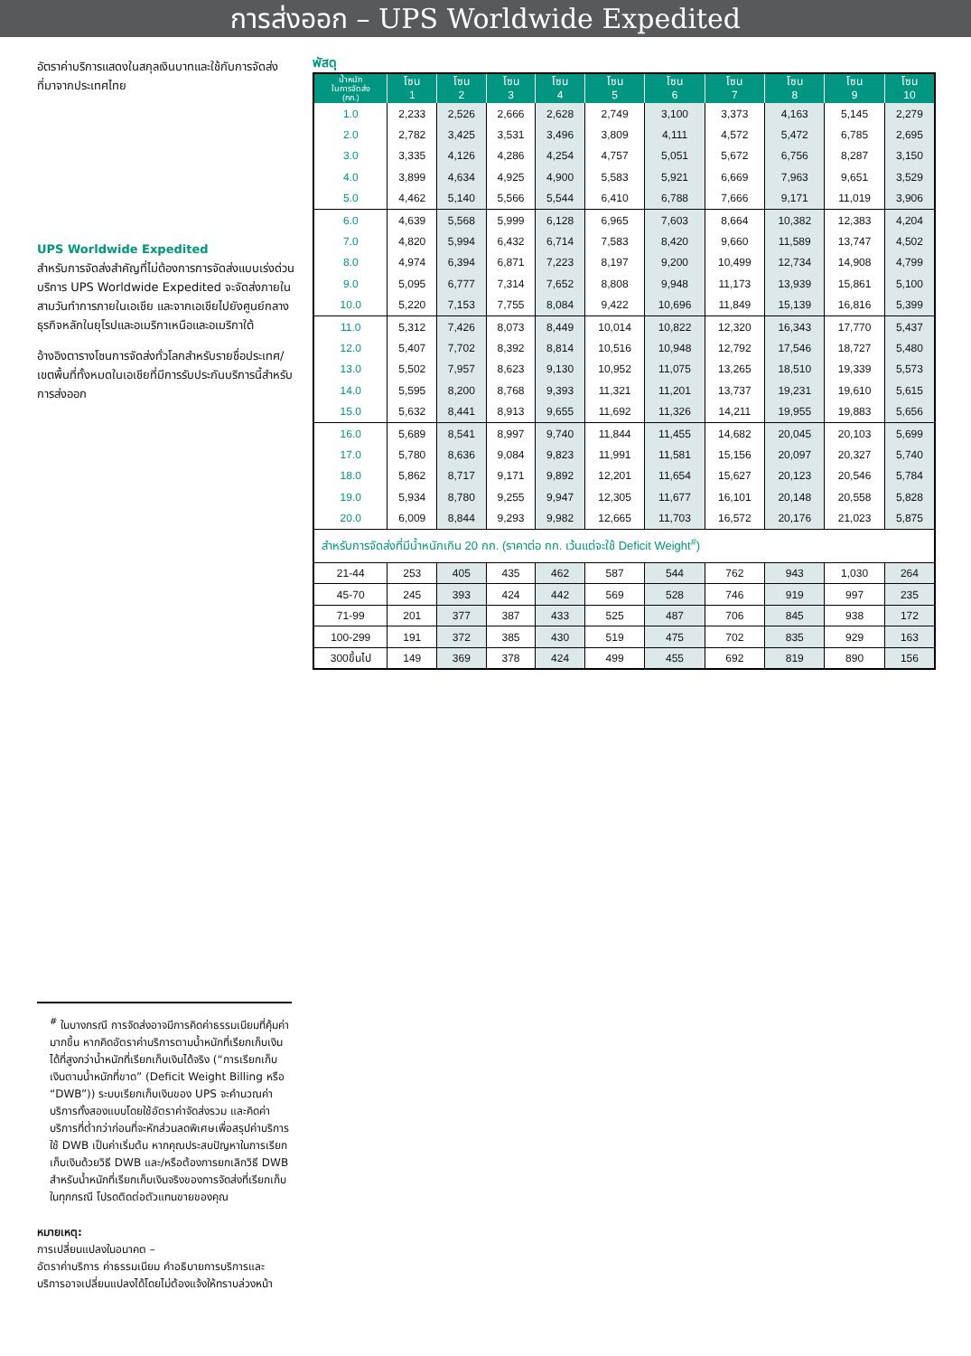การส่งออก – UPS Worldwide Expedited
อัตราค่าบริการแสดงในสกุลเงินบาทและใช้กับการจัดส่งที่มาจากประเทศไทย
UPS Worldwide Expedited
สำหรับการจัดส่งสำคัญที่ไม่ต้องการการจัดส่งแบบเร่งด่วน บริการ UPS Worldwide Expedited จะจัดส่งภายในสามวันทำการภายในเอเชีย และจากเอเชียไปยังศูนย์กลางธุรกิจหลักในยุโรปและอเมริกาเหนือและอเมริกาใต้
อ้างอิงตารางโซนการจัดส่งทั่วโลกสำหรับรายชื่อประเทศ/เขตพื้นที่ทั้งหมดในเอเชียที่มีการรับประกันบริการนี้สำหรับการส่งออก
พัสดุ
| น้ำหนัก ในการจัดส่ง (กก.) | โซน 1 | โซน 2 | โซน 3 | โซน 4 | โซน 5 | โซน 6 | โซน 7 | โซน 8 | โซน 9 | โซน 10 |
| --- | --- | --- | --- | --- | --- | --- | --- | --- | --- | --- |
| 1.0 | 2,233 | 2,526 | 2,666 | 2,628 | 2,749 | 3,100 | 3,373 | 4,163 | 5,145 | 2,279 |
| 2.0 | 2,782 | 3,425 | 3,531 | 3,496 | 3,809 | 4,111 | 4,572 | 5,472 | 6,785 | 2,695 |
| 3.0 | 3,335 | 4,126 | 4,286 | 4,254 | 4,757 | 5,051 | 5,672 | 6,756 | 8,287 | 3,150 |
| 4.0 | 3,899 | 4,634 | 4,925 | 4,900 | 5,583 | 5,921 | 6,669 | 7,963 | 9,651 | 3,529 |
| 5.0 | 4,462 | 5,140 | 5,566 | 5,544 | 6,410 | 6,788 | 7,666 | 9,171 | 11,019 | 3,906 |
| 6.0 | 4,639 | 5,568 | 5,999 | 6,128 | 6,965 | 7,603 | 8,664 | 10,382 | 12,383 | 4,204 |
| 7.0 | 4,820 | 5,994 | 6,432 | 6,714 | 7,583 | 8,420 | 9,660 | 11,589 | 13,747 | 4,502 |
| 8.0 | 4,974 | 6,394 | 6,871 | 7,223 | 8,197 | 9,200 | 10,499 | 12,734 | 14,908 | 4,799 |
| 9.0 | 5,095 | 6,777 | 7,314 | 7,652 | 8,808 | 9,948 | 11,173 | 13,939 | 15,861 | 5,100 |
| 10.0 | 5,220 | 7,153 | 7,755 | 8,084 | 9,422 | 10,696 | 11,849 | 15,139 | 16,816 | 5,399 |
| 11.0 | 5,312 | 7,426 | 8,073 | 8,449 | 10,014 | 10,822 | 12,320 | 16,343 | 17,770 | 5,437 |
| 12.0 | 5,407 | 7,702 | 8,392 | 8,814 | 10,516 | 10,948 | 12,792 | 17,546 | 18,727 | 5,480 |
| 13.0 | 5,502 | 7,957 | 8,623 | 9,130 | 10,952 | 11,075 | 13,265 | 18,510 | 19,339 | 5,573 |
| 14.0 | 5,595 | 8,200 | 8,768 | 9,393 | 11,321 | 11,201 | 13,737 | 19,231 | 19,610 | 5,615 |
| 15.0 | 5,632 | 8,441 | 8,913 | 9,655 | 11,692 | 11,326 | 14,211 | 19,955 | 19,883 | 5,656 |
| 16.0 | 5,689 | 8,541 | 8,997 | 9,740 | 11,844 | 11,455 | 14,682 | 20,045 | 20,103 | 5,699 |
| 17.0 | 5,780 | 8,636 | 9,084 | 9,823 | 11,991 | 11,581 | 15,156 | 20,097 | 20,327 | 5,740 |
| 18.0 | 5,862 | 8,717 | 9,171 | 9,892 | 12,201 | 11,654 | 15,627 | 20,123 | 20,546 | 5,784 |
| 19.0 | 5,934 | 8,780 | 9,255 | 9,947 | 12,305 | 11,677 | 16,101 | 20,148 | 20,558 | 5,828 |
| 20.0 | 6,009 | 8,844 | 9,293 | 9,982 | 12,665 | 11,703 | 16,572 | 20,176 | 21,023 | 5,875 |
| สำหรับการจัดส่งที่มีน้ำหนักเกิน 20 กก. (ราคาต่อ กก. เว้นแต่จะใช้ Deficit Weight<sup>#</sup>) | | | | | | | | | | |
| 21-44 | 253 | 405 | 435 | 462 | 587 | 544 | 762 | 943 | 1,030 | 264 |
| 45-70 | 245 | 393 | 424 | 442 | 569 | 528 | 746 | 919 | 997 | 235 |
| 71-99 | 201 | 377 | 387 | 433 | 525 | 487 | 706 | 845 | 938 | 172 |
| 100-299 | 191 | 372 | 385 | 430 | 519 | 475 | 702 | 835 | 929 | 163 |
| 300ขึ้นไป | 149 | 369 | 378 | 424 | 499 | 455 | 692 | 819 | 890 | 156 |
<sup>#</sup> ในบางกรณี การจัดส่งอาจมีการคิดค่าธรรมเนียมที่คุ้มค่ามากขึ้น หากคิดอัตราค่าบริการตามน้ำหนักที่เรียกเก็บเงินได้ที่สูงกว่าน้ำหนักที่เรียกเก็บเงินได้จริง (“การเรียกเก็บเงินตามน้ำหนักที่ขาด” (Deficit Weight Billing หรือ “DWB”)) ระบบเรียกเก็บเงินของ UPS จะคำนวณค่าบริการทั้งสองแบบโดยใช้อัตราค่าจัดส่งรวม และคิดค่าบริการที่ต่ำกว่าก่อนที่จะหักส่วนลดพิเศษเพื่อสรุปค่าบริการ ใช้ DWB เป็นค่าเริ่มต้น หากคุณประสบปัญหาในการเรียกเก็บเงินด้วยวิธี DWB และ/หรือต้องการยกเลิกวิธี DWB สำหรับน้ำหนักที่เรียกเก็บเงินจริงของการจัดส่งที่เรียกเก็บในทุกกรณี โปรดติดต่อตัวแทนขายของคุณ
หมายเหตุ:
การเปลี่ยนแปลงในอนาคต –
อัตราค่าบริการ ค่าธรรมเนียม คำอธิบายการบริการและบริการอาจเปลี่ยนแปลงได้โดยไม่ต้องแจ้งให้ทราบล่วงหน้า